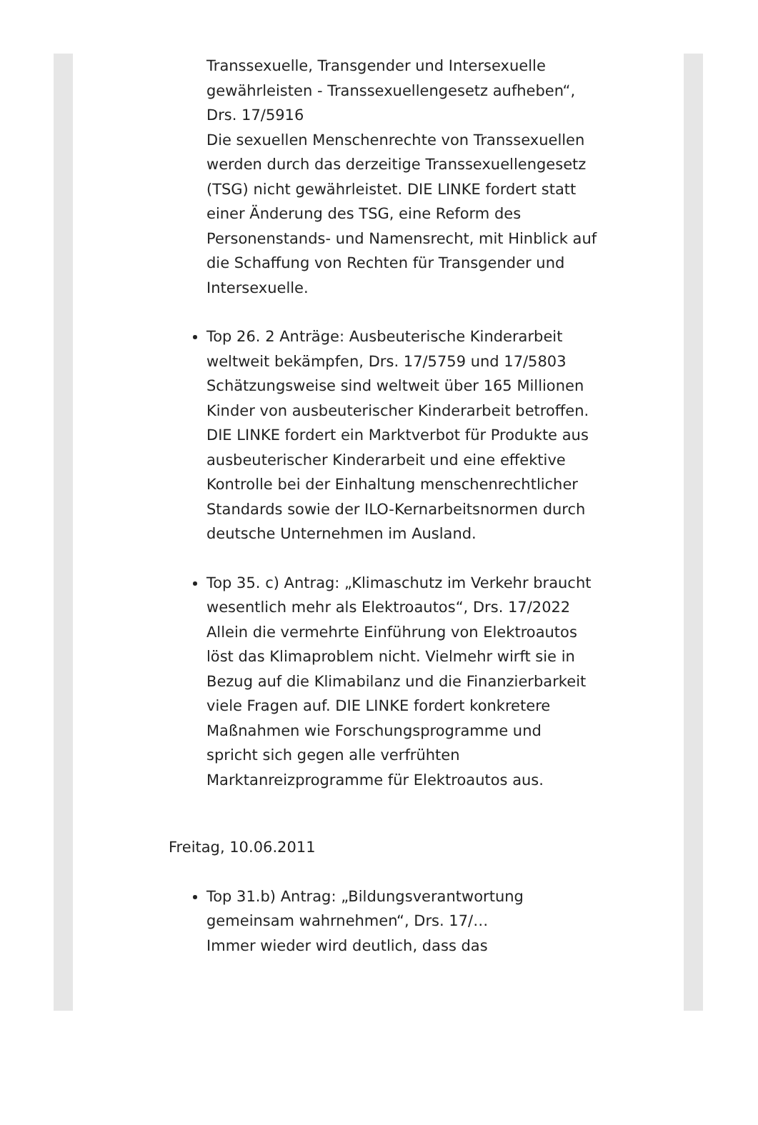Transsexuelle, Transgender und Intersexuelle gewährleisten - Transsexuellengesetz aufheben“, Drs. 17/5916
Die sexuellen Menschenrechte von Transsexuellen werden durch das derzeitige Transsexuellengesetz (TSG) nicht gewährleistet. DIE LINKE fordert statt einer Änderung des TSG, eine Reform des Personenstands- und Namensrecht, mit Hinblick auf die Schaffung von Rechten für Transgender und Intersexuelle.
Top 26. 2 Anträge: Ausbeuterische Kinderarbeit weltweit bekämpfen, Drs. 17/5759 und 17/5803
Schätzungsweise sind weltweit über 165 Millionen Kinder von ausbeuterischer Kinderarbeit betroffen. DIE LINKE fordert ein Marktverbot für Produkte aus ausbeuterischer Kinderarbeit und eine effektive Kontrolle bei der Einhaltung menschenrechtlicher Standards sowie der ILO-Kernarbeitsnormen durch deutsche Unternehmen im Ausland.
Top 35. c) Antrag: „Klimaschutz im Verkehr braucht wesentlich mehr als Elektroautos“, Drs. 17/2022
Allein die vermehrte Einführung von Elektroautos löst das Klimaproblem nicht. Vielmehr wirft sie in Bezug auf die Klimabilanz und die Finanzierbarkeit viele Fragen auf. DIE LINKE fordert konkretere Maßnahmen wie Forschungsprogramme und spricht sich gegen alle verfrühten Marktanreizprogramme für Elektroautos aus.
Freitag, 10.06.2011
Top 31.b) Antrag: „Bildungsverantwortung gemeinsam wahrnehmen“, Drs. 17/…
Immer wieder wird deutlich, dass das